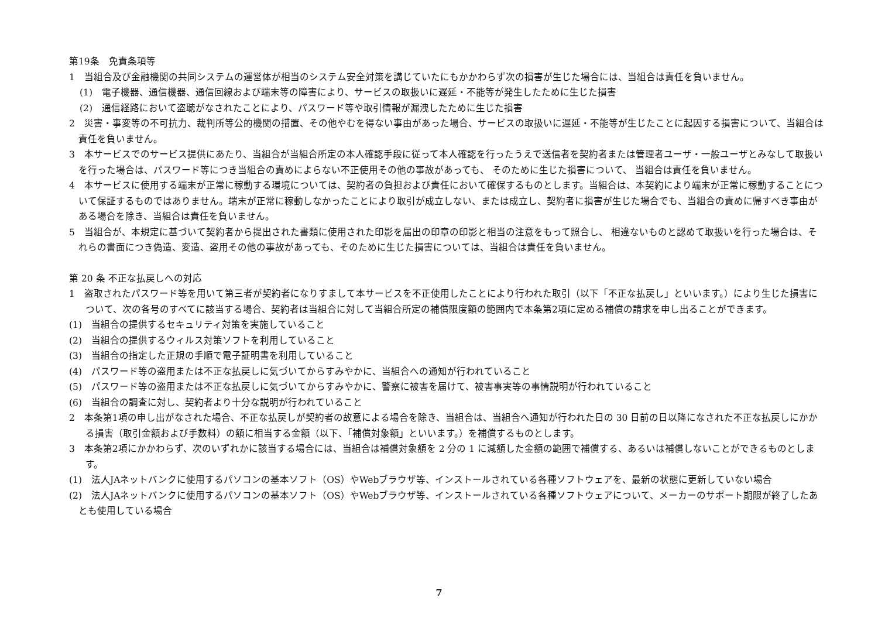第19条　免責条項等
1　当組合及び金融機関の共同システムの運営体が相当のシステム安全対策を講じていたにもかかわらず次の損害が生じた場合には、当組合は責任を負いません。
(1)　電子機器、通信機器、通信回線および端末等の障害により、サービスの取扱いに遅延・不能等が発生したために生じた損害
(2)　通信経路において盗聴がなされたことにより、パスワード等や取引情報が漏洩したために生じた損害
2　災害・事変等の不可抗力、裁判所等公的機関の措置、その他やむを得ない事由があった場合、サービスの取扱いに遅延・不能等が生じたことに起因する損害について、当組合は責任を負いません。
3　本サービスでのサービス提供にあたり、当組合が当組合所定の本人確認手段に従って本人確認を行ったうえで送信者を契約者または管理者ユーザ・一般ユーザとみなして取扱いを行った場合は、パスワード等につき当組合の責めによらない不正使用その他の事故があっても、 そのために生じた損害について、 当組合は責任を負いません。
4　本サービスに使用する端末が正常に稼動する環境については、契約者の負担および責任において確保するものとします。当組合は、本契約により端末が正常に稼動することについて保証するものではありません。端末が正常に稼動しなかったことにより取引が成立しない、または成立し、契約者に損害が生じた場合でも、当組合の責めに帰すべき事由がある場合を除き、当組合は責任を負いません。
5　当組合が、本規定に基づいて契約者から提出された書類に使用された印影を届出の印章の印影と相当の注意をもって照合し、 相違ないものと認めて取扱いを行った場合は、それらの書面につき偽造、変造、盗用その他の事故があっても、そのために生じた損害については、当組合は責任を負いません。
第 20 条 不正な払戻しへの対応
1　盗取されたパスワード等を用いて第三者が契約者になりすまして本サービスを不正使用したことにより行われた取引（以下「不正な払戻し」といいます。）により生じた損害について、次の各号のすべてに該当する場合、契約者は当組合に対して当組合所定の補償限度額の範囲内で本条第2項に定める補償の請求を申し出ることができます。
(1)　当組合の提供するセキュリティ対策を実施していること
(2)　当組合の提供するウィルス対策ソフトを利用していること
(3)　当組合の指定した正規の手順で電子証明書を利用していること
(4)　パスワード等の盗用または不正な払戻しに気づいてからすみやかに、当組合への通知が行われていること
(5)　パスワード等の盗用または不正な払戻しに気づいてからすみやかに、警察に被害を届けて、被害事実等の事情説明が行われていること
(6)　当組合の調査に対し、契約者より十分な説明が行われていること
2　本条第1項の申し出がなされた場合、不正な払戻しが契約者の故意による場合を除き、当組合は、当組合へ通知が行われた日の 30 日前の日以降になされた不正な払戻しにかかる損害（取引金額および手数料）の額に相当する金額（以下、「補償対象額」といいます。）を補償するものとします。
3　本条第2項にかかわらず、次のいずれかに該当する場合には、当組合は補償対象額を 2 分の 1 に減額した金額の範囲で補償する、あるいは補償しないことができるものとします。
(1)　法人JAネットバンクに使用するパソコンの基本ソフト（OS）やWebブラウザ等、インストールされている各種ソフトウェアを、最新の状態に更新していない場合
(2)　法人JAネットバンクに使用するパソコンの基本ソフト（OS）やWebブラウザ等、インストールされている各種ソフトウェアについて、メーカーのサポート期限が終了したあとも使用している場合
7